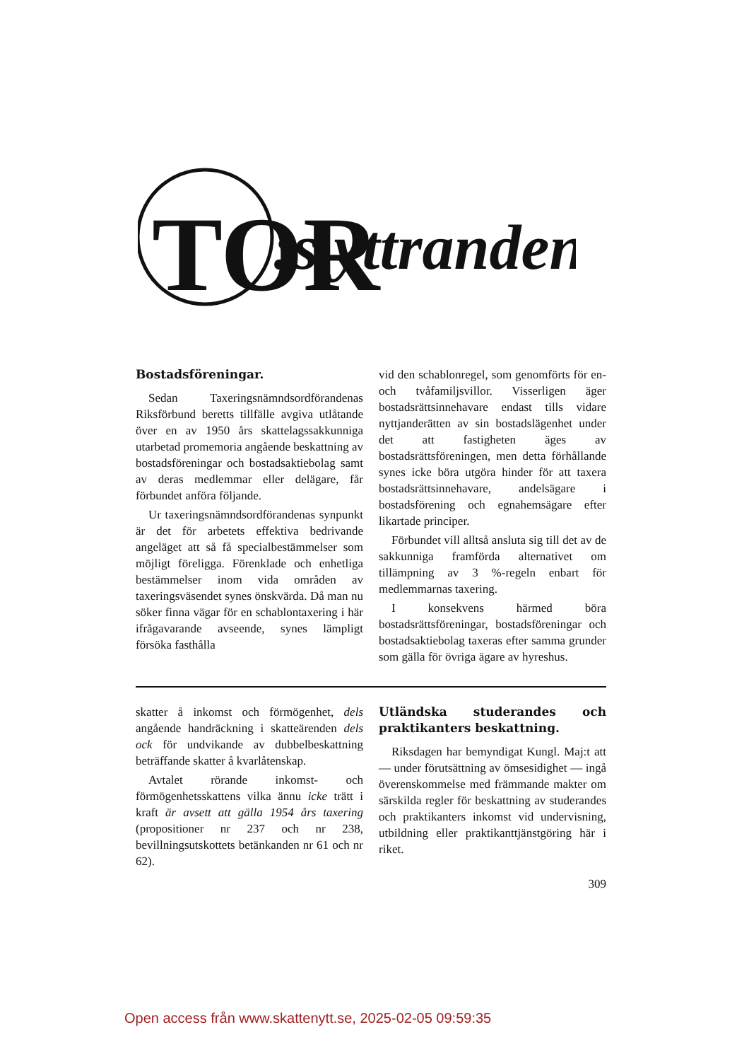TOR
:s yttranden
Bostadsföreningar.
Sedan Taxeringsnämndsordförandenas Riksförbund beretts tillfälle avgiva utlåtande över en av 1950 års skattelagssakkunniga utarbetad promemoria angående beskattning av bostadsföreningar och bostadsaktiebolag samt av deras medlemmar eller delägare, får förbundet anföra följande.
Ur taxeringsnämndsordförandenas synpunkt är det för arbetets effektiva bedrivande angeläget att så få specialbestämmelser som möjligt föreligga. Förenklade och enhetliga bestämmelser inom vida områden av taxeringsväsendet synes önskvärda. Då man nu söker finna vägar för en schablontaxering i här ifrågavarande avseende, synes lämpligt försöka fasthålla
vid den schablonregel, som genomförts för en- och tvåfamiljsvillor. Visserligen äger bostadsrättsinnehavare endast tills vidare nyttjanderätten av sin bostadslägenhet under det att fastigheten äges av bostadsrättsföreningen, men detta förhållande synes icke böra utgöra hinder för att taxera bostadsrättsinnehavare, andelsägare i bostadsförening och egnahemsägare efter likartade principer.
Förbundet vill alltså ansluta sig till det av de sakkunniga framförda alternativet om tillämpning av 3 %-regeln enbart för medlemmarnas taxering.
I konsekvens härmed böra bostadsrättsföreningar, bostadsföreningar och bostadsaktiebolag taxeras efter samma grunder som gälla för övriga ägare av hyreshus.
skatter å inkomst och förmögenhet, dels angående handräckning i skatteärenden dels ock för undvikande av dubbelbeskattning beträffande skatter å kvarlåtenskap.
Avtalet rörande inkomst- och förmögenhetsskattens vilka ännu icke trätt i kraft är avsett att gälla 1954 års taxering (propositioner nr 237 och nr 238, bevillningsutskottets betänkanden nr 61 och nr 62).
Utländska studerandes och praktikanters beskattning.
Riksdagen har bemyndigat Kungl. Maj:t att — under förutsättning av ömsesidighet — ingå överenskommelse med främmande makter om särskilda regler för beskattning av studerandes och praktikanters inkomst vid undervisning, utbildning eller praktikanttjänstgöring här i riket.
309
Open access från www.skattenytt.se, 2025-02-05 09:59:35